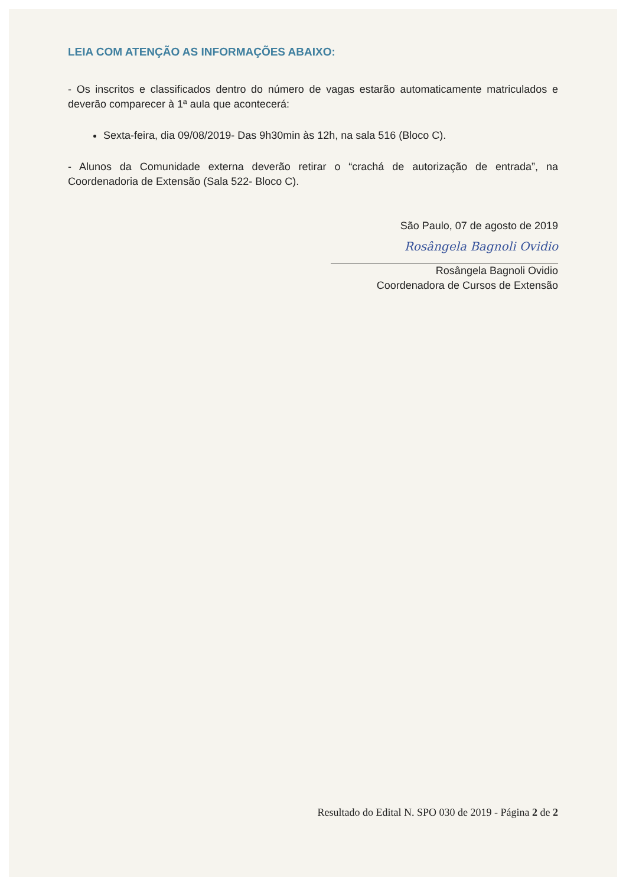LEIA COM ATENÇÃO AS INFORMAÇÕES ABAIXO:
- Os inscritos e classificados dentro do número de vagas estarão automaticamente matriculados e deverão comparecer à 1ª aula que acontecerá:
Sexta-feira, dia 09/08/2019- Das 9h30min às 12h, na sala 516 (Bloco C).
- Alunos da Comunidade externa deverão retirar o “crachá de autorização de entrada”, na Coordenadoria de Extensão (Sala 522- Bloco C).
São Paulo, 07 de agosto de 2019
Rosângela Bagnoli Ovidio
Rosângela Bagnoli Ovidio
Coordenadora de Cursos de Extensão
Resultado do Edital N. SPO 030 de 2019 - Página 2 de 2